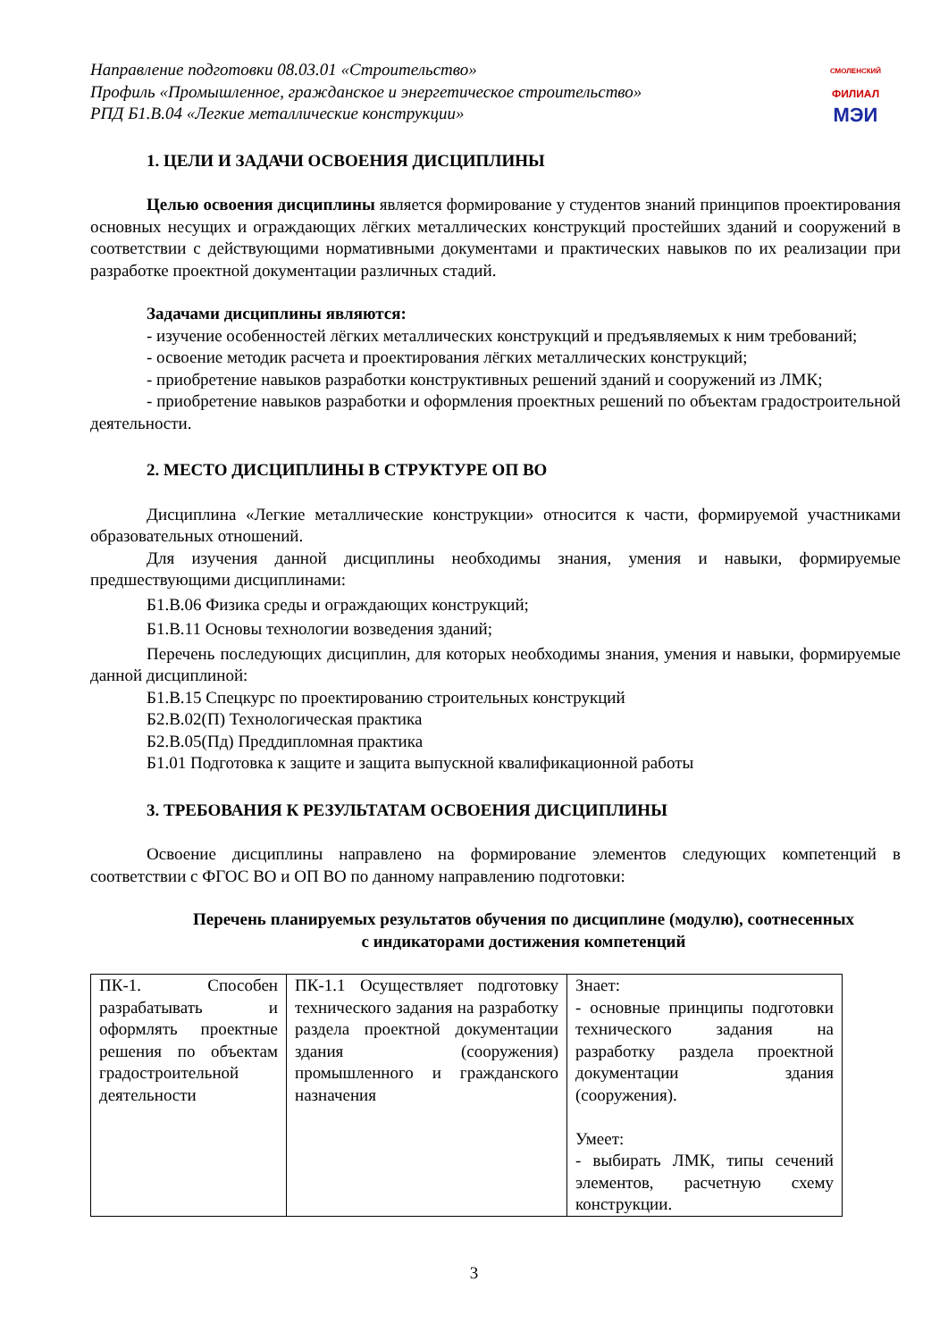СМОЛЕНСКИЙ
ФИЛИАЛ
МЭИ
Направление подготовки 08.03.01 «Строительство»
Профиль «Промышленное, гражданское и энергетическое строительство»
РПД Б1.В.04 «Легкие металлические конструкции»
1. ЦЕЛИ И ЗАДАЧИ ОСВОЕНИЯ ДИСЦИПЛИНЫ
Целью освоения дисциплины является формирование у студентов знаний принципов проектирования основных несущих и ограждающих лёгких металлических конструкций простейших зданий и сооружений в соответствии с действующими нормативными документами и практических навыков по их реализации при разработке проектной документации различных стадий.
Задачами дисциплины являются:
- изучение особенностей лёгких металлических конструкций и предъявляемых к ним требований;
- освоение методик расчета и проектирования лёгких металлических конструкций;
- приобретение навыков разработки конструктивных решений зданий и сооружений из ЛМК;
- приобретение навыков разработки и оформления проектных решений по объектам градостроительной деятельности.
2. МЕСТО ДИСЦИПЛИНЫ В СТРУКТУРЕ ОП ВО
Дисциплина «Легкие металлические конструкции» относится к части, формируемой участниками образовательных отношений.
Для изучения данной дисциплины необходимы знания, умения и навыки, формируемые предшествующими дисциплинами:
Б1.В.06 Физика среды и ограждающих конструкций;
Б1.В.11 Основы технологии возведения зданий;
Перечень последующих дисциплин, для которых необходимы знания, умения и навыки, формируемые данной дисциплиной:
Б1.В.15 Спецкурс по проектированию строительных конструкций
Б2.В.02(П) Технологическая практика
Б2.В.05(Пд) Преддипломная практика
Б1.01 Подготовка к защите и защита выпускной квалификационной работы
3. ТРЕБОВАНИЯ К РЕЗУЛЬТАТАМ ОСВОЕНИЯ ДИСЦИПЛИНЫ
Освоение дисциплины направлено на формирование элементов следующих компетенций в соответствии с ФГОС ВО и ОП ВО по данному направлению подготовки:
Перечень планируемых результатов обучения по дисциплине (модулю), соотнесенных
с индикаторами достижения компетенций
| ПК-1. Способен разрабатывать и оформлять проектные решения по объектам градостроительной деятельности | ПК-1.1 Осуществляет подготовку технического задания на разработку раздела проектной документации здания (сооружения) промышленного и гражданского назначения | Знает: - основные принципы подготовки технического задания на разработку раздела проектной документации здания (сооружения). Умеет: - выбирать ЛМК, типы сечений элементов, расчетную схему конструкции. |
3